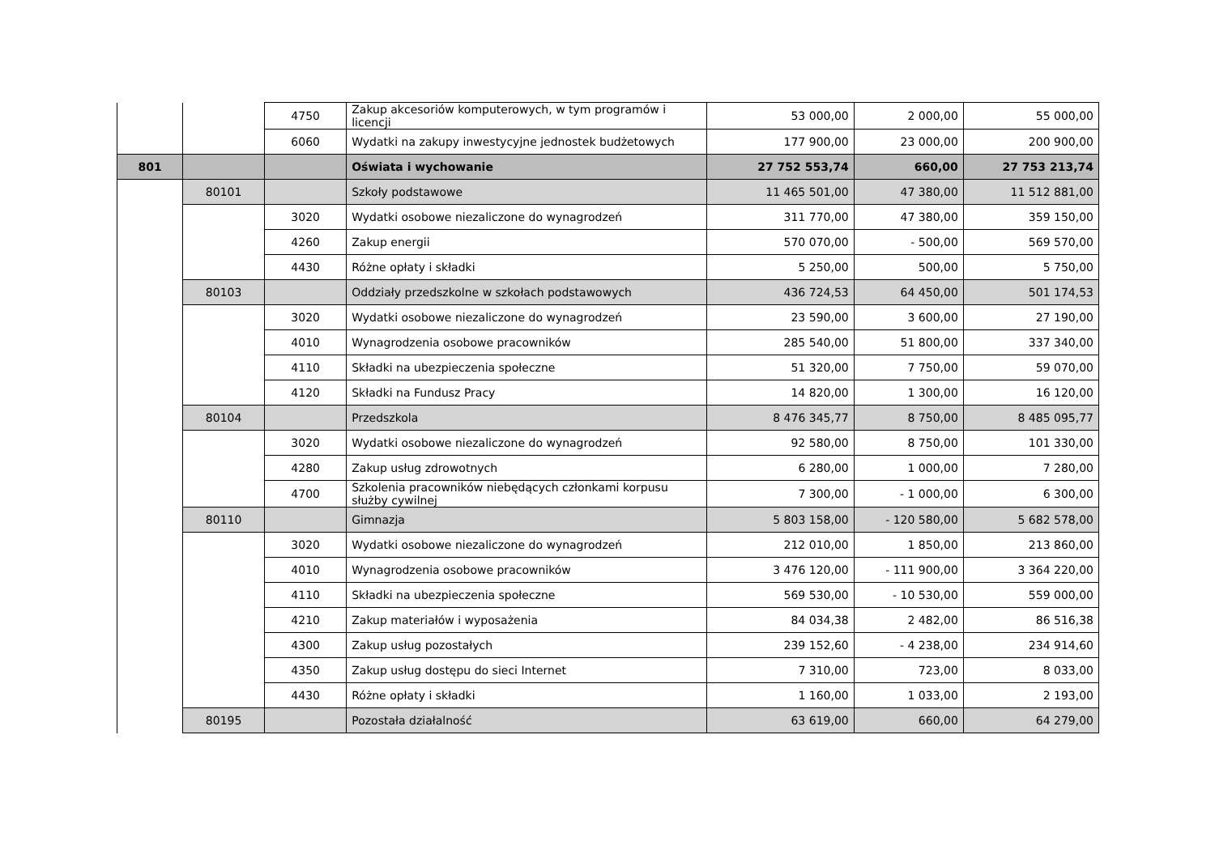| | | 4750 | Zakup akcesoriów komputerowych, w tym programów i licencji | 53 000,00 | 2 000,00 | 55 000,00 |
| | | 6060 | Wydatki na zakupy inwestycyjne jednostek budżetowych | 177 900,00 | 23 000,00 | 200 900,00 |
| 801 | | | Oświata i wychowanie | 27 752 553,74 | 660,00 | 27 753 213,74 |
| | 80101 | | Szkoły podstawowe | 11 465 501,00 | 47 380,00 | 11 512 881,00 |
| | | 3020 | Wydatki osobowe niezaliczone do wynagrodzeń | 311 770,00 | 47 380,00 | 359 150,00 |
| | | 4260 | Zakup energii | 570 070,00 | - 500,00 | 569 570,00 |
| | | 4430 | Różne opłaty i składki | 5 250,00 | 500,00 | 5 750,00 |
| | 80103 | | Oddziały przedszkolne w szkołach podstawowych | 436 724,53 | 64 450,00 | 501 174,53 |
| | | 3020 | Wydatki osobowe niezaliczone do wynagrodzeń | 23 590,00 | 3 600,00 | 27 190,00 |
| | | 4010 | Wynagrodzenia osobowe pracowników | 285 540,00 | 51 800,00 | 337 340,00 |
| | | 4110 | Składki na ubezpieczenia społeczne | 51 320,00 | 7 750,00 | 59 070,00 |
| | | 4120 | Składki na Fundusz Pracy | 14 820,00 | 1 300,00 | 16 120,00 |
| | 80104 | | Przedszkola | 8 476 345,77 | 8 750,00 | 8 485 095,77 |
| | | 3020 | Wydatki osobowe niezaliczone do wynagrodzeń | 92 580,00 | 8 750,00 | 101 330,00 |
| | | 4280 | Zakup usług zdrowotnych | 6 280,00 | 1 000,00 | 7 280,00 |
| | | 4700 | Szkolenia pracowników niebędących członkami korpusu służby cywilnej | 7 300,00 | - 1 000,00 | 6 300,00 |
| | 80110 | | Gimnazja | 5 803 158,00 | - 120 580,00 | 5 682 578,00 |
| | | 3020 | Wydatki osobowe niezaliczone do wynagrodzeń | 212 010,00 | 1 850,00 | 213 860,00 |
| | | 4010 | Wynagrodzenia osobowe pracowników | 3 476 120,00 | - 111 900,00 | 3 364 220,00 |
| | | 4110 | Składki na ubezpieczenia społeczne | 569 530,00 | - 10 530,00 | 559 000,00 |
| | | 4210 | Zakup materiałów i wyposażenia | 84 034,38 | 2 482,00 | 86 516,38 |
| | | 4300 | Zakup usług pozostałych | 239 152,60 | - 4 238,00 | 234 914,60 |
| | | 4350 | Zakup usług dostępu do sieci Internet | 7 310,00 | 723,00 | 8 033,00 |
| | | 4430 | Różne opłaty i składki | 1 160,00 | 1 033,00 | 2 193,00 |
| | 80195 | | Pozostała działalność | 63 619,00 | 660,00 | 64 279,00 |